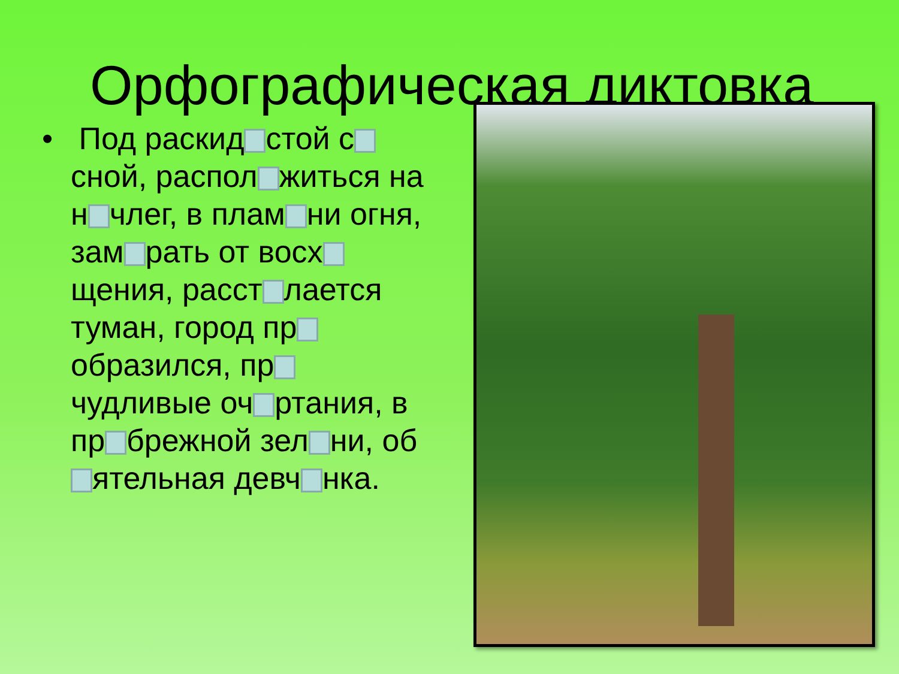Орфографическая диктовка
• Под раскид стой с сной, распол житься на н члег, в плам ни огня, зам рать от восх щения, расст лается туман, город пр образился, пр чудливые оч ртания, в пр брежной зел ни, об ятельная девч нка.